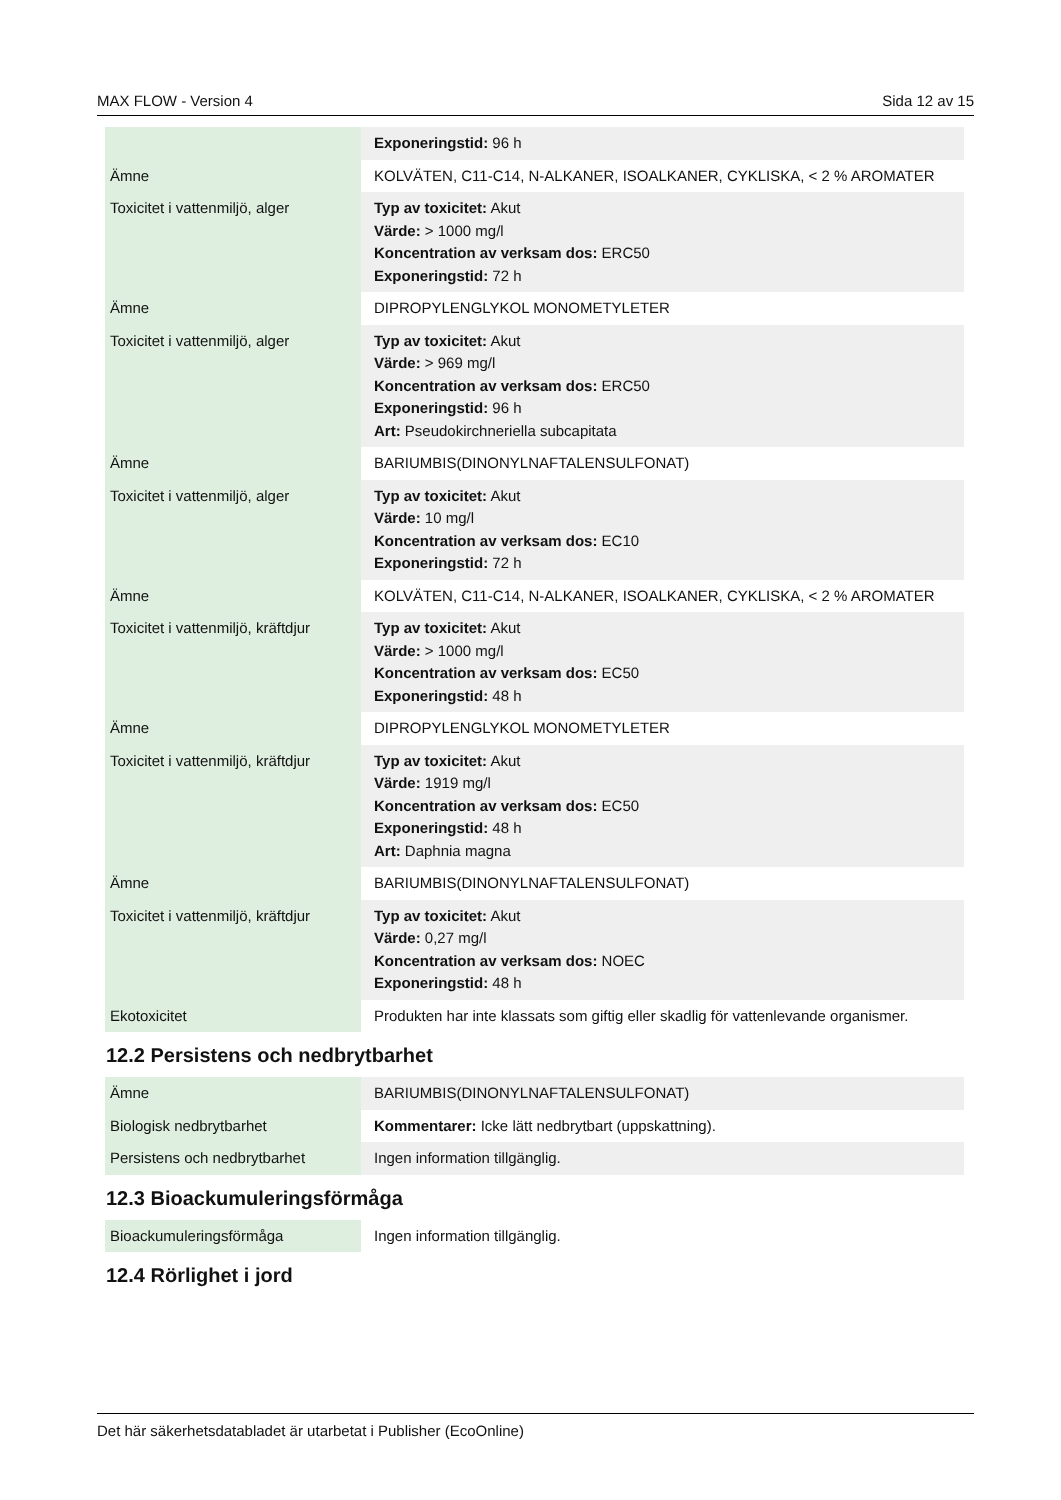MAX FLOW - Version 4 Sida 12 av 15
| | Exponeringstid: 96 h |
| Ämne | KOLVÄTEN, C11-C14, N-ALKANER, ISOALKANER, CYKLISKA, < 2 % AROMATER |
| Toxicitet i vattenmiljö, alger | Typ av toxicitet: Akut Värde: > 1000 mg/l Koncentration av verksam dos: ERC50 Exponeringstid: 72 h |
| Ämne | DIPROPYLENGLYKOL MONOMETYLETER |
| Toxicitet i vattenmiljö, alger | Typ av toxicitet: Akut Värde: > 969 mg/l Koncentration av verksam dos: ERC50 Exponeringstid: 96 h Art: Pseudokirchneriella subcapitata |
| Ämne | BARIUMBIS(DINONYLNAFTALENSULFONAT) |
| Toxicitet i vattenmiljö, alger | Typ av toxicitet: Akut Värde: 10 mg/l Koncentration av verksam dos: EC10 Exponeringstid: 72 h |
| Ämne | KOLVÄTEN, C11-C14, N-ALKANER, ISOALKANER, CYKLISKA, < 2 % AROMATER |
| Toxicitet i vattenmiljö, kräftdjur | Typ av toxicitet: Akut Värde: > 1000 mg/l Koncentration av verksam dos: EC50 Exponeringstid: 48 h |
| Ämne | DIPROPYLENGLYKOL MONOMETYLETER |
| Toxicitet i vattenmiljö, kräftdjur | Typ av toxicitet: Akut Värde: 1919 mg/l Koncentration av verksam dos: EC50 Exponeringstid: 48 h Art: Daphnia magna |
| Ämne | BARIUMBIS(DINONYLNAFTALENSULFONAT) |
| Toxicitet i vattenmiljö, kräftdjur | Typ av toxicitet: Akut Värde: 0,27 mg/l Koncentration av verksam dos: NOEC Exponeringstid: 48 h |
| Ekotoxicitet | Produkten har inte klassats som giftig eller skadlig för vattenlevande organismer. |
12.2 Persistens och nedbrytbarhet
| Ämne | BARIUMBIS(DINONYLNAFTALENSULFONAT) |
| Biologisk nedbrytbarhet | Kommentarer: Icke lätt nedbrytbart (uppskattning). |
| Persistens och nedbrytbarhet | Ingen information tillgänglig. |
12.3 Bioackumuleringsförmåga
| Bioackumuleringsförmåga | Ingen information tillgänglig. |
12.4 Rörlighet i jord
Det här säkerhetsdatabladet är utarbetat i Publisher (EcoOnline)